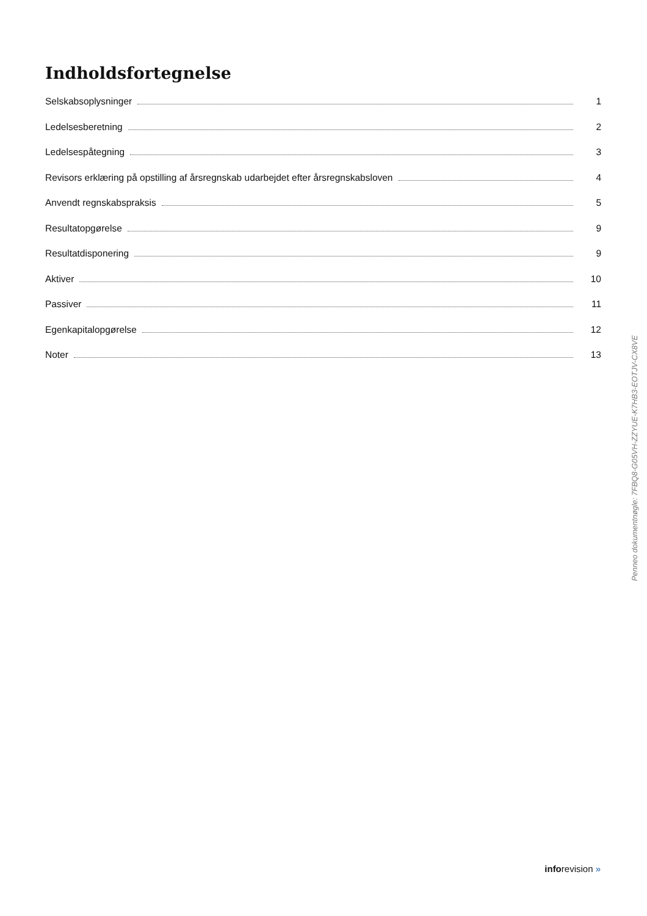Indholdsfortegnelse
Selskabsoplysninger 1
Ledelsesberetning 2
Ledelsespåtegning 3
Revisors erklæring på opstilling af årsregnskab udarbejdet efter årsregnskabsloven 4
Anvendt regnskabspraksis 5
Resultatopgørelse 9
Resultatdisponering 9
Aktiver 10
Passiver 11
Egenkapitalopgørelse 12
Noter 13
Penneo dokumentnøgle: 7FBQ8-G05VH-ZZYUE-K7HB3-EOTJV-CX8VE
inforevision »